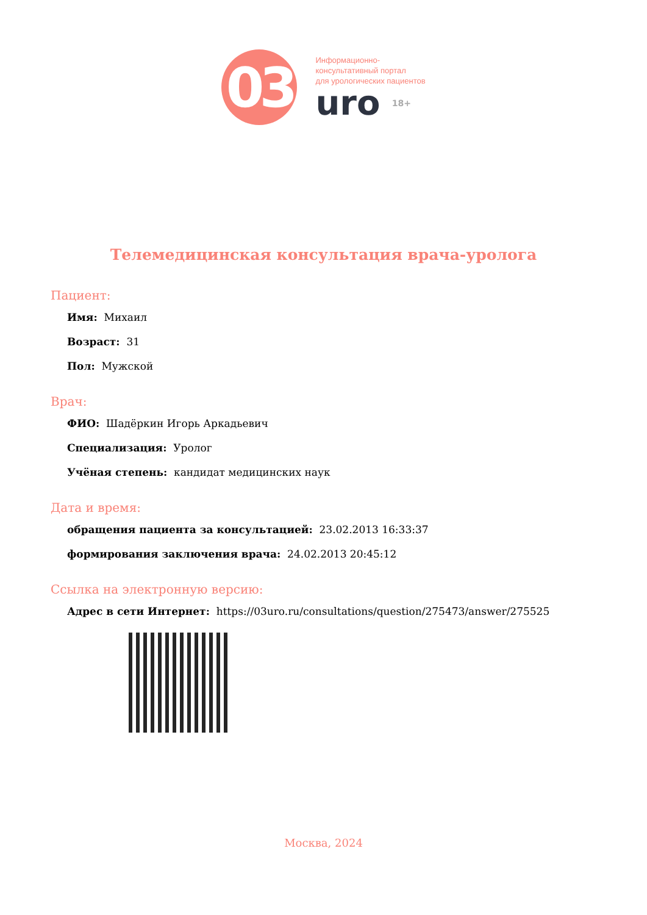03
Информационно-
консультативный портал
для урологических пациентов
uro 18+
Телемедицинская консультация врача-уролога
Пациент:
Имя: Михаил
Возраст: 31
Пол: Мужской
Врач:
ФИО: Шадёркин Игорь Аркадьевич
Специализация: Уролог
Учёная степень: кандидат медицинских наук
Дата и время:
обращения пациента за консультацией: 23.02.2013 16:33:37
формирования заключения врача: 24.02.2013 20:45:12
Ссылка на электронную версию:
Адрес в сети Интернет: https://03uro.ru/consultations/question/275473/answer/275525
Москва, 2024